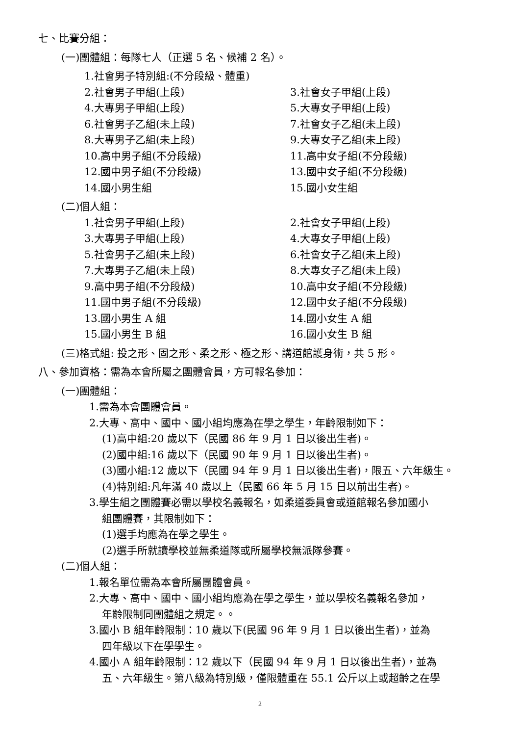七、比賽分組：
(一)團體組：每隊七人（正選 5 名、候補 2 名）。
1.社會男子特別組:(不分段級、體重)
2.社會男子甲組(上段) 3.社會女子甲組(上段)
4.大專男子甲組(上段) 5.大專女子甲組(上段)
6.社會男子乙組(未上段) 7.社會女子乙組(未上段)
8.大專男子乙組(未上段) 9.大專女子乙組(未上段)
10.高中男子組(不分段級) 11.高中女子組(不分段級)
12.國中男子組(不分段級) 13.國中女子組(不分段級)
14.國小男生組 15.國小女生組
(二)個人組：
1.社會男子甲組(上段) 2.社會女子甲組(上段)
3.大專男子甲組(上段) 4.大專女子甲組(上段)
5.社會男子乙組(未上段) 6.社會女子乙組(未上段)
7.大專男子乙組(未上段) 8.大專女子乙組(未上段)
9.高中男子組(不分段級) 10.高中女子組(不分段級)
11.國中男子組(不分段級) 12.國中女子組(不分段級)
13.國小男生 A 組 14.國小女生 A 組
15.國小男生 B 組 16.國小女生 B 組
(三)格式組: 投之形、固之形、柔之形、極之形、講道館護身術，共 5 形。
八、參加資格：需為本會所屬之團體會員，方可報名參加：
(一)團體組：
1.需為本會團體會員。
2.大專、高中、國中、國小組均應為在學之學生，年齡限制如下：
(1)高中組:20 歲以下（民國 86 年 9 月 1 日以後出生者)。
(2)國中組:16 歲以下（民國 90 年 9 月 1 日以後出生者)。
(3)國小組:12 歲以下（民國 94 年 9 月 1 日以後出生者)，限五、六年級生。
(4)特別組:凡年滿 40 歲以上（民國 66 年 5 月 15 日以前出生者)。
3.學生組之團體賽必需以學校名義報名，如柔道委員會或道館報名參加國小
組團體賽，其限制如下：
(1)選手均應為在學之學生。
(2)選手所就讀學校並無柔道隊或所屬學校無派隊參賽。
(二)個人組：
1.報名單位需為本會所屬團體會員。
2.大專、高中、國中、國小組均應為在學之學生，並以學校名義報名參加，
年齡限制同團體組之規定。。
3.國小 B 組年齡限制：10 歲以下(民國 96 年 9 月 1 日以後出生者)，並為
四年級以下在學學生。
4.國小 A 組年齡限制：12 歲以下（民國 94 年 9 月 1 日以後出生者)，並為
五、六年級生。第八級為特別級，僅限體重在 55.1 公斤以上或超齡之在學
2